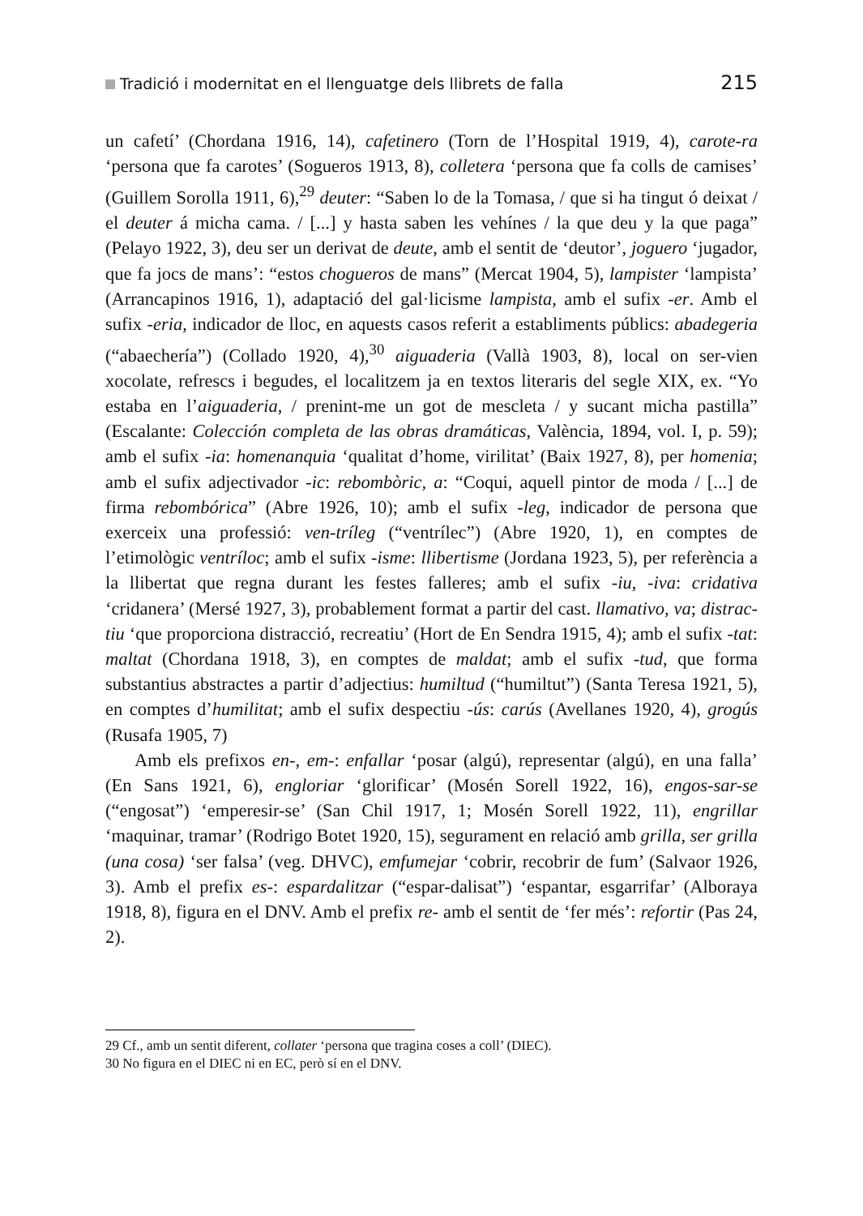Tradició i modernitat en el llenguatge dels llibrets de falla 215
un cafetí’ (Chordana 1916, 14), cafetinero (Torn de l’Hospital 1919, 4), carote-ra ‘persona que fa carotes’ (Sogueros 1913, 8), colletera ‘persona que fa colls de camises’ (Guillem Sorolla 1911, 6),<sup>29</sup> deuter: “Saben lo de la Tomasa, / que si ha tingut ó deixat / el deuter á micha cama. / [...] y hasta saben les vehínes / la que deu y la que paga” (Pelayo 1922, 3), deu ser un derivat de deute, amb el sentit de ‘deutor’, joguero ‘jugador, que fa jocs de mans’: “estos chogueros de mans” (Mercat 1904, 5), lampister ‘lampista’ (Arrancapinos 1916, 1), adaptació del gal·licisme lampista, amb el sufix -er. Amb el sufix -eria, indicador de lloc, en aquests casos referit a establiments públics: abadegeria (“abaechería”) (Collado 1920, 4),<sup>30</sup> aiguaderia (Vallà 1903, 8), local on ser-vien xocolate, refrescs i begudes, el localitzem ja en textos literaris del segle XIX, ex. “Yo estaba en l’aiguaderia, / prenint-me un got de mescleta / y sucant micha pastilla” (Escalante: Colección completa de las obras dramáticas, València, 1894, vol. I, p. 59); amb el sufix -ia: homenanquia ‘qualitat d’home, virilitat’ (Baix 1927, 8), per homenia; amb el sufix adjectivador -ic: rebombòric, a: “Coqui, aquell pintor de moda / [...] de firma rebombórica” (Abre 1926, 10); amb el sufix -leg, indicador de persona que exerceix una professió: ven-tríleg (“ventrílec”) (Abre 1920, 1), en comptes de l’etimològic ventríloc; amb el sufix -isme: llibertisme (Jordana 1923, 5), per referència a la llibertat que regna durant les festes falleres; amb el sufix -iu, -iva: cridativa ‘cridanera’ (Mersé 1927, 3), probablement format a partir del cast. llamativo, va; distrac-tiu ‘que proporciona distracció, recreatiu’ (Hort de En Sendra 1915, 4); amb el sufix -tat: maltat (Chordana 1918, 3), en comptes de maldat; amb el sufix -tud, que forma substantius abstractes a partir d’adjectius: humiltud (“humiltut”) (Santa Teresa 1921, 5), en comptes d’humilitat; amb el sufix despectiu -ús: carús (Avellanes 1920, 4), grogús (Rusafa 1905, 7)
Amb els prefixos en-, em-: enfallar ‘posar (algú), representar (algú), en una falla’ (En Sans 1921, 6), engloriar ‘glorificar’ (Mosén Sorell 1922, 16), engos-sar-se (“engosat”) ‘emperesir-se’ (San Chil 1917, 1; Mosén Sorell 1922, 11), engrillar ‘maquinar, tramar’ (Rodrigo Botet 1920, 15), segurament en relació amb grilla, ser grilla (una cosa) ‘ser falsa’ (veg. DHVC), emfumejar ‘cobrir, recobrir de fum’ (Salvaor 1926, 3). Amb el prefix es-: espardalitzar (“espar-dalisat”) ‘espantar, esgarrifar’ (Alboraya 1918, 8), figura en el DNV. Amb el prefix re- amb el sentit de ‘fer més’: refortir (Pas 24, 2).
29 Cf., amb un sentit diferent, collater ‘persona que tragina coses a coll’ (DIEC).
30 No figura en el DIEC ni en EC, però sí en el DNV.